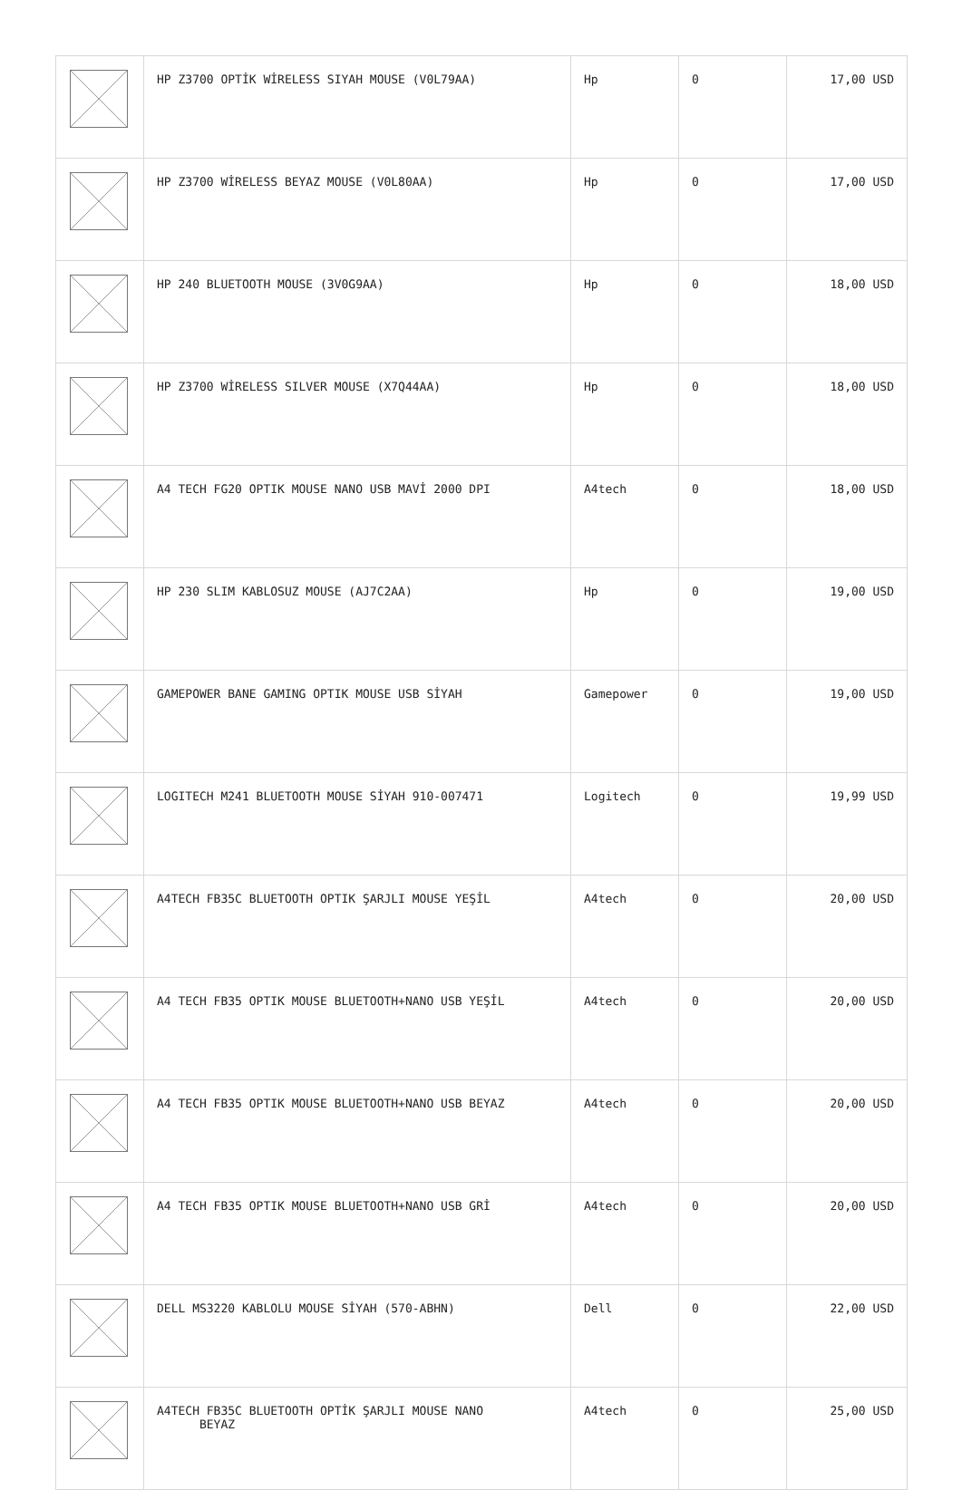| | HP Z3700 OPTİK WİRELESS SIYAH MOUSE (V0L79AA) | Hp | 0 | 17,00 USD |
| | HP Z3700 WİRELESS BEYAZ MOUSE (V0L80AA) | Hp | 0 | 17,00 USD |
| | HP 240 BLUETOOTH MOUSE (3V0G9AA) | Hp | 0 | 18,00 USD |
| | HP Z3700 WİRELESS SILVER MOUSE (X7Q44AA) | Hp | 0 | 18,00 USD |
| | A4 TECH FG20 OPTIK MOUSE NANO USB MAVİ 2000 DPI | A4tech | 0 | 18,00 USD |
| | HP 230 SLIM KABLOSUZ MOUSE (AJ7C2AA) | Hp | 0 | 19,00 USD |
| | GAMEPOWER BANE GAMING OPTIK MOUSE USB SİYAH | Gamepower | 0 | 19,00 USD |
| | LOGITECH M241 BLUETOOTH MOUSE SİYAH 910-007471 | Logitech | 0 | 19,99 USD |
| | A4TECH FB35C BLUETOOTH OPTIK ŞARJLI MOUSE YEŞİL | A4tech | 0 | 20,00 USD |
| | A4 TECH FB35 OPTIK MOUSE BLUETOOTH+NANO USB YEŞİL | A4tech | 0 | 20,00 USD |
| | A4 TECH FB35 OPTIK MOUSE BLUETOOTH+NANO USB BEYAZ | A4tech | 0 | 20,00 USD |
| | A4 TECH FB35 OPTIK MOUSE BLUETOOTH+NANO USB GRİ | A4tech | 0 | 20,00 USD |
| | DELL MS3220 KABLOLU MOUSE SİYAH (570-ABHN) | Dell | 0 | 22,00 USD |
| | A4TECH FB35C BLUETOOTH OPTİK ŞARJLI MOUSE NANO BEYAZ | A4tech | 0 | 25,00 USD |